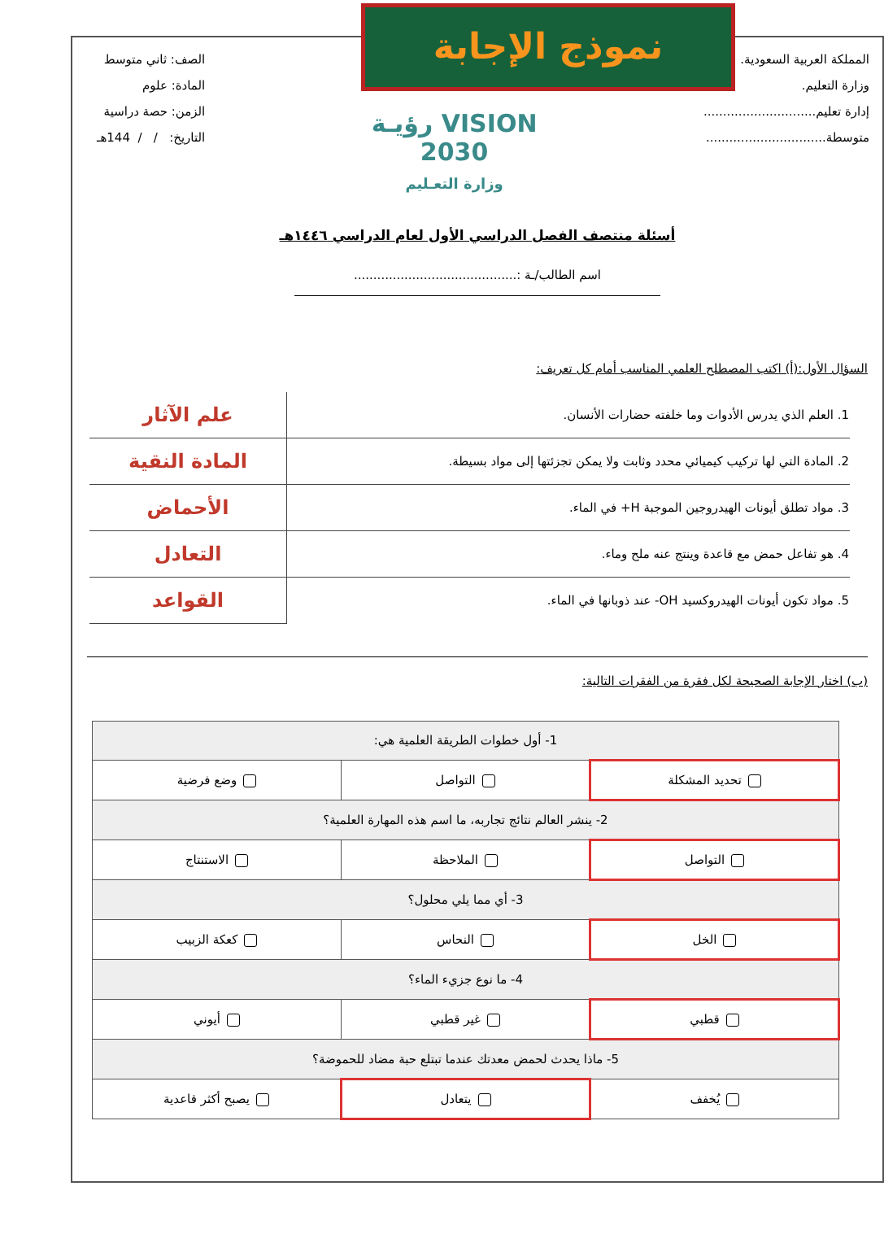نموذج الإجابة
المملكة العربية السعودية.
وزارة التعليم.
إدارة تعليم.............................
متوسطة...............................
VISION رؤيـة
2030
وزارة التعـليم
الصف: ثاني متوسط
المادة: علوم
الزمن: حصة دراسية
التاريخ: / / 144هـ
أسئلة منتصف الفصل الدراسي الأول لعام الدراسي ١٤٤٦هـ
اسم الطالب/ـة :..........................................
السؤال الأول:(أ) اكتب المصطلح العلمي المناسب أمام كل تعريف:
| 1. العلم الذي يدرس الأدوات وما خلفته حضارات الأنسان. | علم الآثار |
| 2. المادة التي لها تركيب كيميائي محدد وثابت ولا يمكن تجزئتها إلى مواد بسيطة. | المادة النقية |
| 3. مواد تطلق أيونات الهيدروجين الموجبة H+ في الماء. | الأحماض |
| 4. هو تفاعل حمض مع قاعدة وينتج عنه ملح وماء. | التعادل |
| 5. مواد تكون أيونات الهيدروكسيد OH- عند ذوبانها في الماء. | القواعد |
(ب) اختار الإجابة الصحيحة لكل فقرة من الفقرات التالية:
| 1- أول خطوات الطريقة العلمية هي: | | |
| تحديد المشكلة | التواصل | وضع فرضية |
| 2- ينشر العالم نتائج تجاربه، ما اسم هذه المهارة العلمية؟ | | |
| التواصل | الملاحظة | الاستنتاج |
| 3- أي مما يلي محلول؟ | | |
| الخل | النحاس | كعكة الزبيب |
| 4- ما نوع جزيء الماء؟ | | |
| قطبي | غير قطبي | أيوني |
| 5- ماذا يحدث لحمض معدتك عندما تبتلع حبة مضاد للحموضة؟ | | |
| يُخفف | يتعادل | يصبح أكثر قاعدية |